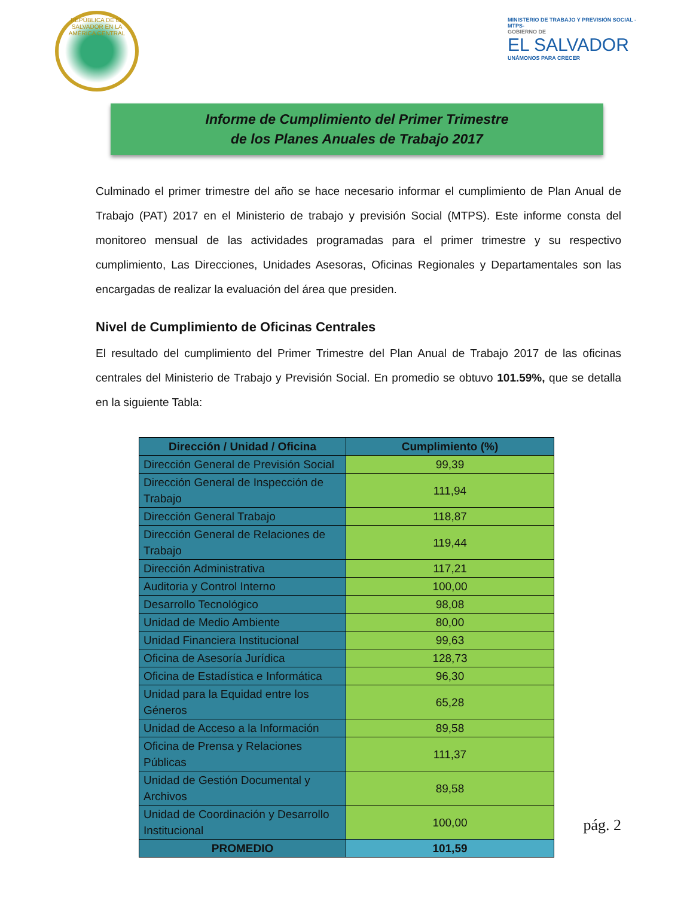REPÚBLICA DE EL SALVADOR EN LA AMÉRICA CENTRAL
MINISTERIO DE TRABAJO Y PREVISIÓN SOCIAL -MTPS-
GOBIERNO DE
EL SALVADOR
UNÁMONOS PARA CRECER
Informe de Cumplimiento del Primer Trimestre
de los Planes Anuales de Trabajo 2017
Culminado el primer trimestre del año se hace necesario informar el cumplimiento de Plan Anual de Trabajo (PAT) 2017 en el Ministerio de trabajo y previsión Social (MTPS). Este informe consta del monitoreo mensual de las actividades programadas para el primer trimestre y su respectivo cumplimiento, Las Direcciones, Unidades Asesoras, Oficinas Regionales y Departamentales son las encargadas de realizar la evaluación del área que presiden.
Nivel de Cumplimiento de Oficinas Centrales
El resultado del cumplimiento del Primer Trimestre del Plan Anual de Trabajo 2017 de las oficinas centrales del Ministerio de Trabajo y Previsión Social. En promedio se obtuvo 101.59%, que se detalla en la siguiente Tabla:
| Dirección / Unidad / Oficina | Cumplimiento (%) |
| --- | --- |
| Dirección General de Previsión Social | 99,39 |
| Dirección General de Inspección de Trabajo | 111,94 |
| Dirección General Trabajo | 118,87 |
| Dirección General de Relaciones de Trabajo | 119,44 |
| Dirección Administrativa | 117,21 |
| Auditoria y Control Interno | 100,00 |
| Desarrollo Tecnológico | 98,08 |
| Unidad de Medio Ambiente | 80,00 |
| Unidad Financiera Institucional | 99,63 |
| Oficina de Asesoría Jurídica | 128,73 |
| Oficina de Estadística e Informática | 96,30 |
| Unidad para la Equidad entre los Géneros | 65,28 |
| Unidad de Acceso a la Información | 89,58 |
| Oficina de Prensa y Relaciones Públicas | 111,37 |
| Unidad de Gestión Documental y Archivos | 89,58 |
| Unidad de Coordinación y Desarrollo Institucional | 100,00 |
| PROMEDIO | 101,59 |
pág. 2